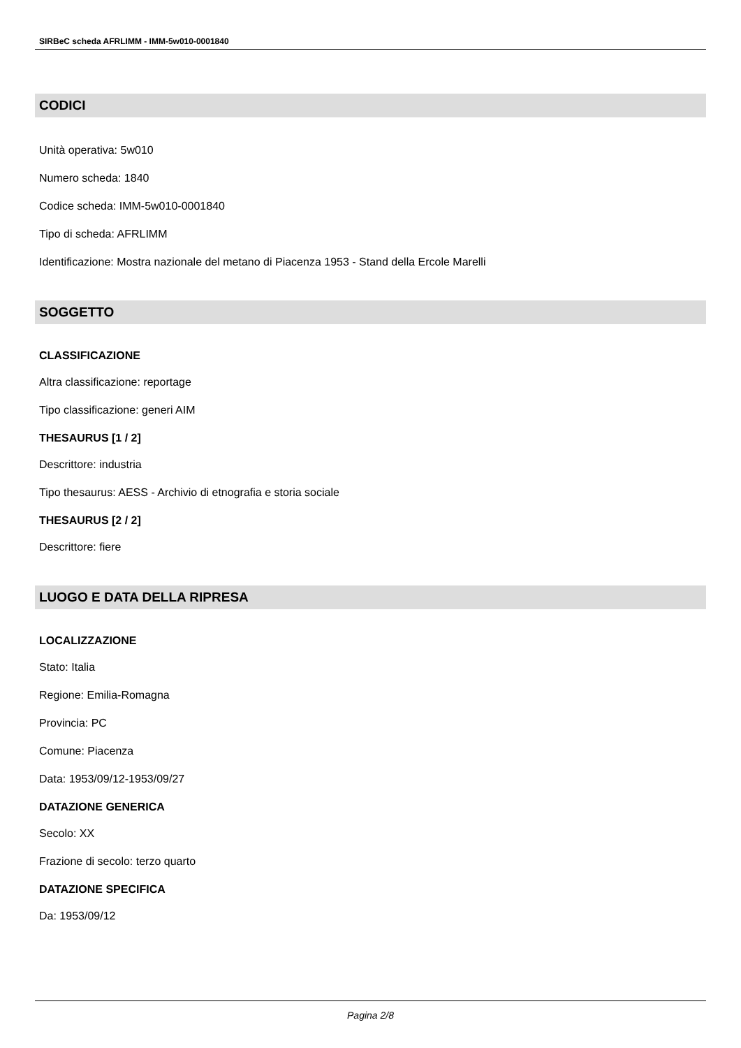SIRBeC scheda AFRLIMM - IMM-5w010-0001840
CODICI
Unità operativa: 5w010
Numero scheda: 1840
Codice scheda: IMM-5w010-0001840
Tipo di scheda: AFRLIMM
Identificazione: Mostra nazionale del metano di Piacenza 1953 - Stand della Ercole Marelli
SOGGETTO
CLASSIFICAZIONE
Altra classificazione: reportage
Tipo classificazione: generi AIM
THESAURUS [1 / 2]
Descrittore: industria
Tipo thesaurus: AESS - Archivio di etnografia e storia sociale
THESAURUS [2 / 2]
Descrittore: fiere
LUOGO E DATA DELLA RIPRESA
LOCALIZZAZIONE
Stato: Italia
Regione: Emilia-Romagna
Provincia: PC
Comune: Piacenza
Data: 1953/09/12-1953/09/27
DATAZIONE GENERICA
Secolo: XX
Frazione di secolo: terzo quarto
DATAZIONE SPECIFICA
Da: 1953/09/12
Pagina 2/8